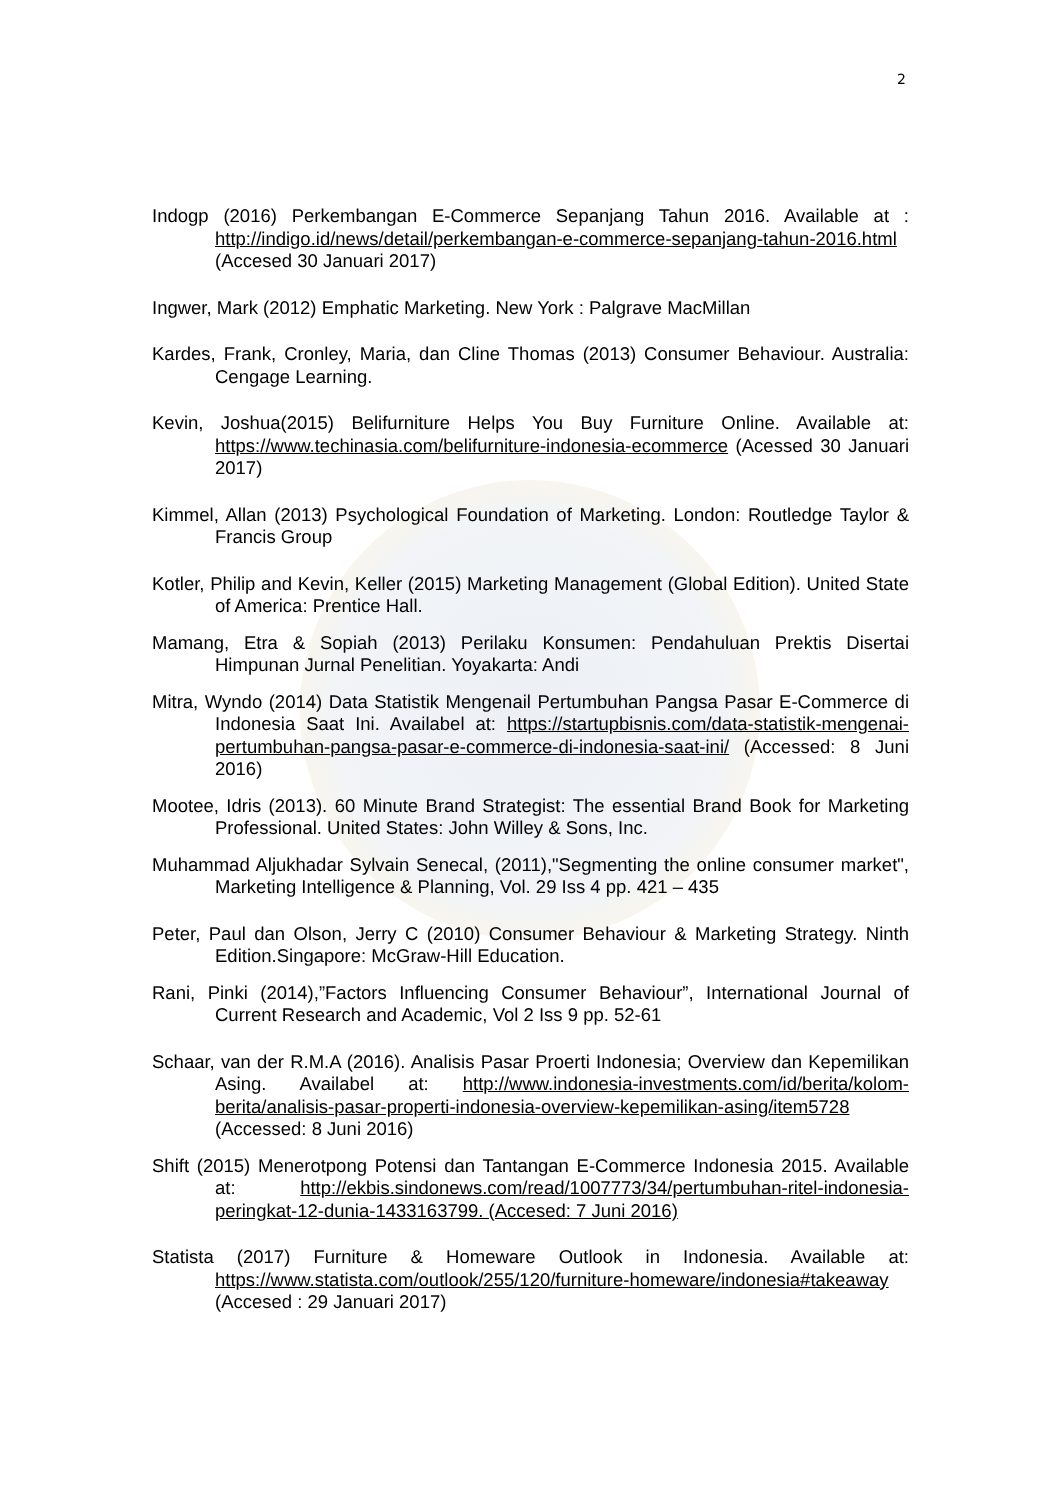2
Indogp (2016) Perkembangan E-Commerce Sepanjang Tahun 2016. Available at : http://indigo.id/news/detail/perkembangan-e-commerce-sepanjang-tahun-2016.html (Accesed 30 Januari 2017)
Ingwer, Mark (2012) Emphatic Marketing. New York : Palgrave MacMillan
Kardes, Frank, Cronley, Maria, dan Cline Thomas (2013) Consumer Behaviour. Australia: Cengage Learning.
Kevin, Joshua(2015) Belifurniture Helps You Buy Furniture Online. Available at: https://www.techinasia.com/belifurniture-indonesia-ecommerce (Acessed 30 Januari 2017)
Kimmel, Allan (2013) Psychological Foundation of Marketing. London: Routledge Taylor & Francis Group
Kotler, Philip and Kevin, Keller (2015) Marketing Management (Global Edition). United State of America: Prentice Hall.
Mamang, Etra & Sopiah (2013) Perilaku Konsumen: Pendahuluan Prektis Disertai Himpunan Jurnal Penelitian. Yoyakarta: Andi
Mitra, Wyndo (2014) Data Statistik Mengenail Pertumbuhan Pangsa Pasar E-Commerce di Indonesia Saat Ini. Availabel at: https://startupbisnis.com/data-statistik-mengenai-pertumbuhan-pangsa-pasar-e-commerce-di-indonesia-saat-ini/ (Accessed: 8 Juni 2016)
Mootee, Idris (2013). 60 Minute Brand Strategist: The essential Brand Book for Marketing Professional. United States: John Willey & Sons, Inc.
Muhammad Aljukhadar Sylvain Senecal, (2011),"Segmenting the online consumer market", Marketing Intelligence & Planning, Vol. 29 Iss 4 pp. 421 – 435
Peter, Paul dan Olson, Jerry C (2010) Consumer Behaviour & Marketing Strategy. Ninth Edition.Singapore: McGraw-Hill Education.
Rani, Pinki (2014),”Factors Influencing Consumer Behaviour”, International Journal of Current Research and Academic, Vol 2 Iss 9 pp. 52-61
Schaar, van der R.M.A (2016). Analisis Pasar Proerti Indonesia; Overview dan Kepemilikan Asing. Availabel at: http://www.indonesia-investments.com/id/berita/kolom-berita/analisis-pasar-properti-indonesia-overview-kepemilikan-asing/item5728 (Accessed: 8 Juni 2016)
Shift (2015) Menerotpong Potensi dan Tantangan E-Commerce Indonesia 2015. Available at: http://ekbis.sindonews.com/read/1007773/34/pertumbuhan-ritel-indonesia-peringkat-12-dunia-1433163799. (Accesed: 7 Juni 2016)
Statista (2017) Furniture & Homeware Outlook in Indonesia. Available at: https://www.statista.com/outlook/255/120/furniture-homeware/indonesia#takeaway (Accesed : 29 Januari 2017)